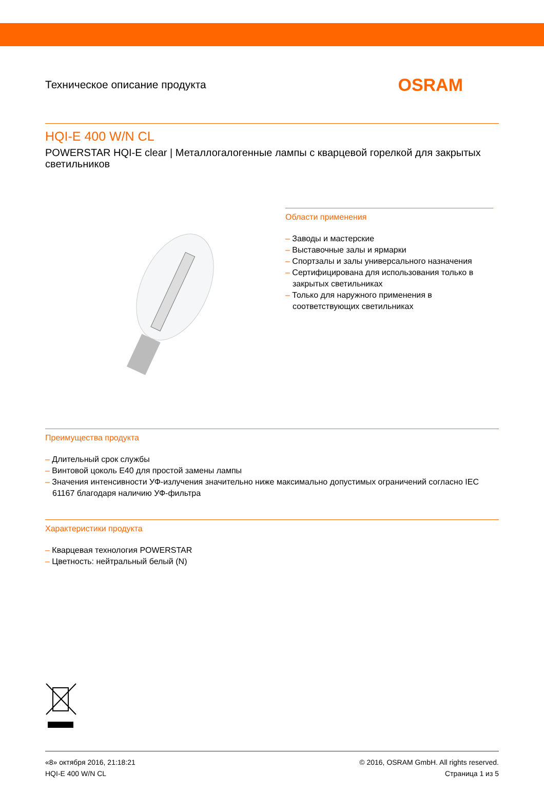Техническое описание продукта
OSRAM
HQI-E 400 W/N CL
POWERSTAR HQI-E clear | Металлогалогенные лампы с кварцевой горелкой для закрытых светильников
Области применения
– Заводы и мастерские
– Выставочные залы и ярмарки
– Спортзалы и залы универсального назначения
– Сертифицирована для использования только в закрытых светильниках
– Только для наружного применения в соответствующих светильниках
Преимущества продукта
– Длительный срок службы
– Винтовой цоколь E40 для простой замены лампы
– Значения интенсивности УФ-излучения значительно ниже максимально допустимых ограничений согласно IEC 61167 благодаря наличию УФ-фильтра
Характеристики продукта
– Кварцевая технология POWERSTAR
– Цветность: нейтральный белый (N)
«8» октября 2016, 21:18:21
HQI-E 400 W/N CL
© 2016, OSRAM GmbH. All rights reserved.
Страница 1 из 5